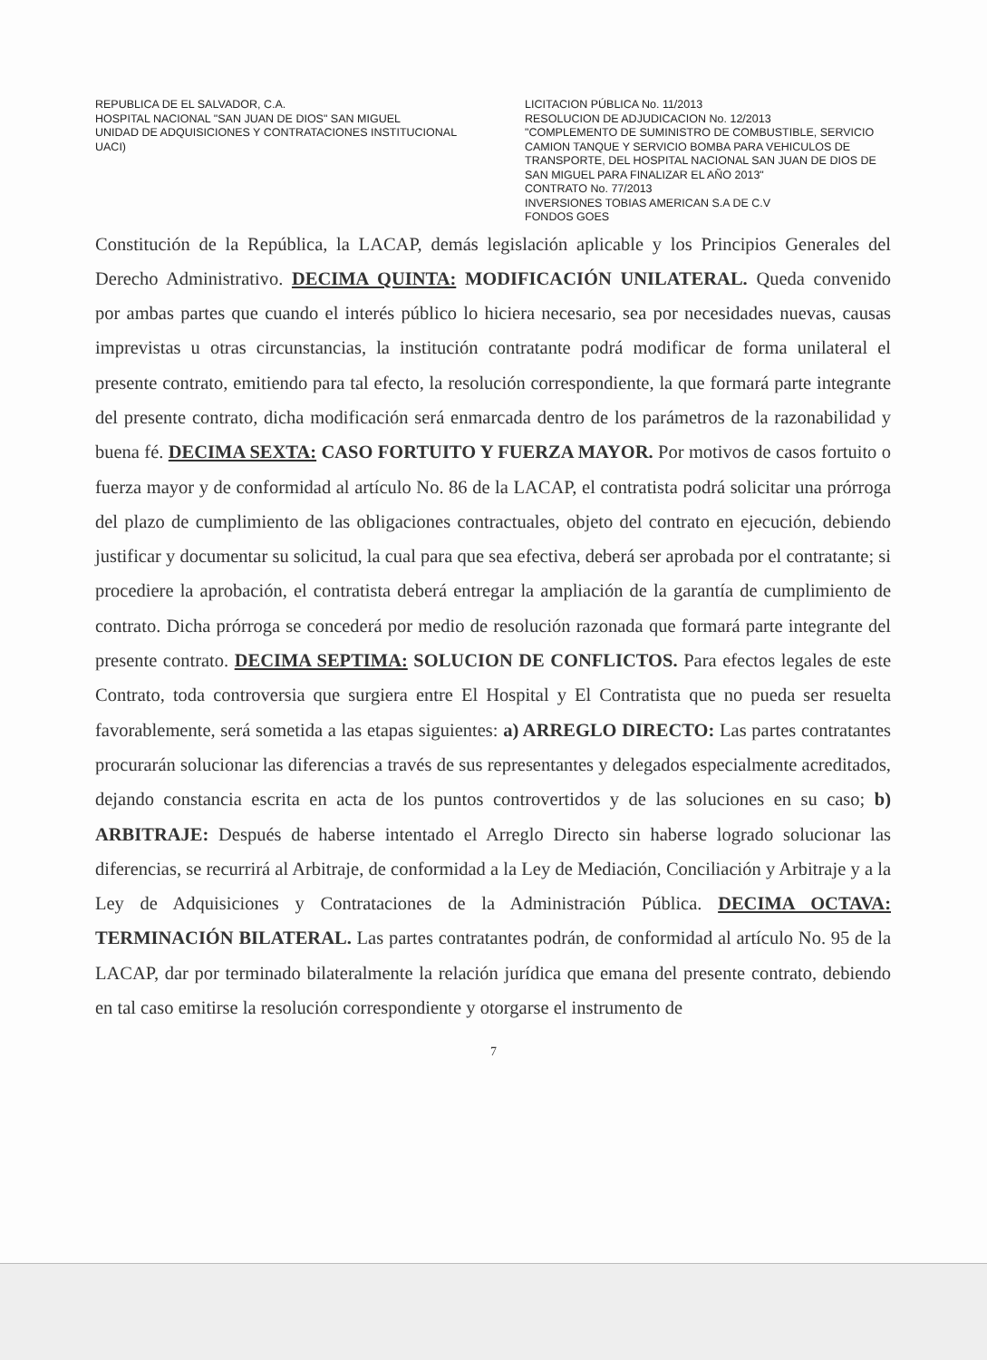REPUBLICA DE EL SALVADOR, C.A.
HOSPITAL NACIONAL "SAN JUAN DE DIOS" SAN MIGUEL
UNIDAD DE ADQUISICIONES Y CONTRATACIONES INSTITUCIONAL
UACI)
LICITACION PÚBLICA No. 11/2013
RESOLUCION DE ADJUDICACION No. 12/2013
"COMPLEMENTO DE SUMINISTRO DE COMBUSTIBLE, SERVICIO CAMION TANQUE Y SERVICIO BOMBA PARA VEHICULOS DE TRANSPORTE, DEL HOSPITAL NACIONAL SAN JUAN DE DIOS DE SAN MIGUEL PARA FINALIZAR EL AÑO 2013"
CONTRATO No. 77/2013
INVERSIONES TOBIAS AMERICAN S.A DE C.V
FONDOS GOES
Constitución de la República, la LACAP, demás legislación aplicable y los Principios Generales del Derecho Administrativo. DECIMA QUINTA: MODIFICACIÓN UNILATERAL. Queda convenido por ambas partes que cuando el interés público lo hiciera necesario, sea por necesidades nuevas, causas imprevistas u otras circunstancias, la institución contratante podrá modificar de forma unilateral el presente contrato, emitiendo para tal efecto, la resolución correspondiente, la que formará parte integrante del presente contrato, dicha modificación será enmarcada dentro de los parámetros de la razonabilidad y buena fé. DECIMA SEXTA: CASO FORTUITO Y FUERZA MAYOR. Por motivos de casos fortuito o fuerza mayor y de conformidad al artículo No. 86 de la LACAP, el contratista podrá solicitar una prórroga del plazo de cumplimiento de las obligaciones contractuales, objeto del contrato en ejecución, debiendo justificar y documentar su solicitud, la cual para que sea efectiva, deberá ser aprobada por el contratante; si procediere la aprobación, el contratista deberá entregar la ampliación de la garantía de cumplimiento de contrato. Dicha prórroga se concederá por medio de resolución razonada que formará parte integrante del presente contrato. DECIMA SEPTIMA: SOLUCION DE CONFLICTOS. Para efectos legales de este Contrato, toda controversia que surgiera entre El Hospital y El Contratista que no pueda ser resuelta favorablemente, será sometida a las etapas siguientes: a) ARREGLO DIRECTO: Las partes contratantes procurarán solucionar las diferencias a través de sus representantes y delegados especialmente acreditados, dejando constancia escrita en acta de los puntos controvertidos y de las soluciones en su caso; b) ARBITRAJE: Después de haberse intentado el Arreglo Directo sin haberse logrado solucionar las diferencias, se recurrirá al Arbitraje, de conformidad a la Ley de Mediación, Conciliación y Arbitraje y a la Ley de Adquisiciones y Contrataciones de la Administración Pública. DECIMA OCTAVA: TERMINACIÓN BILATERAL. Las partes contratantes podrán, de conformidad al artículo No. 95 de la LACAP, dar por terminado bilateralmente la relación jurídica que emana del presente contrato, debiendo en tal caso emitirse la resolución correspondiente y otorgarse el instrumento de
7